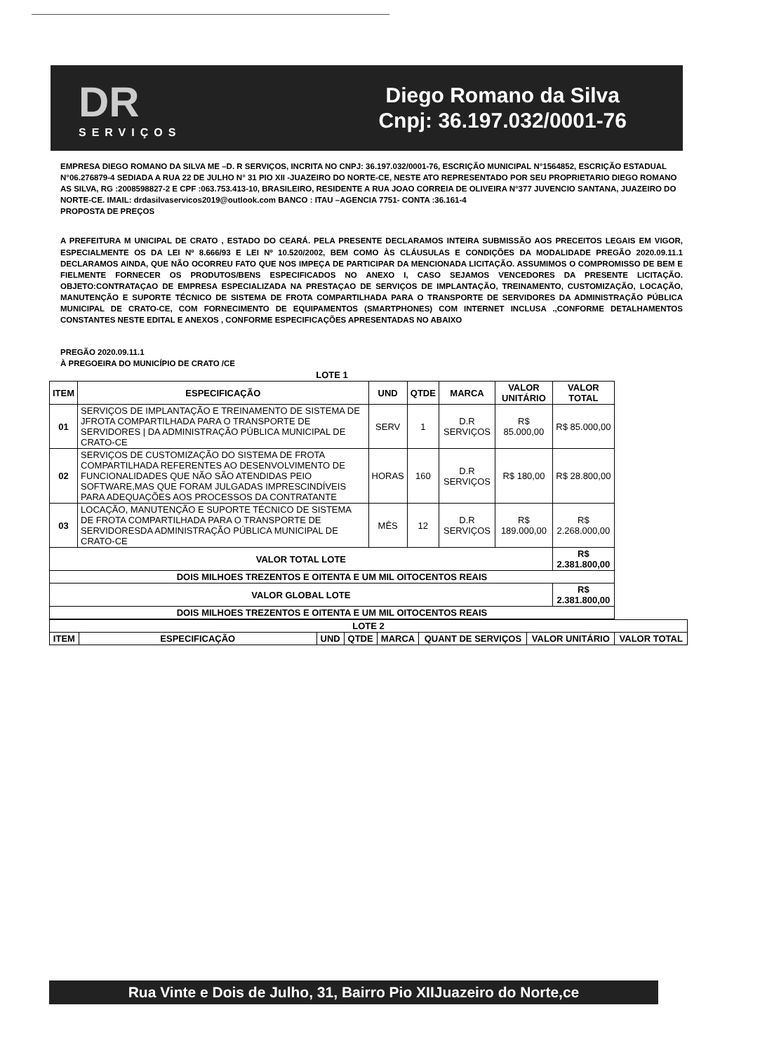DR
SERVIÇOS
Diego Romano da Silva
Cnpj: 36.197.032/0001-76
EMPRESA DIEGO ROMANO DA SILVA ME –D. R SERVIÇOS, INCRITA NO CNPJ: 36.197.032/0001-76, ESCRIÇÃO MUNICIPAL N°1564852, ESCRIÇÃO ESTADUAL N°06.276879-4 SEDIADA A RUA 22 DE JULHO N° 31 PIO XII -JUAZEIRO DO NORTE-CE, NESTE ATO REPRESENTADO POR SEU PROPRIETARIO DIEGO ROMANO AS SILVA, RG :2008598827-2 E CPF :063.753.413-10, BRASILEIRO, RESIDENTE A RUA JOAO CORREIA DE OLIVEIRA N°377 JUVENCIO SANTANA, JUAZEIRO DO NORTE-CE. IMAIL: drdasilvaservicos2019@outlook.com BANCO : ITAU –AGENCIA 7751- CONTA :36.161-4
PROPOSTA DE PREÇOS
A PREFEITURA M UNICIPAL DE CRATO , ESTADO DO CEARÁ. PELA PRESENTE DECLARAMOS INTEIRA SUBMISSÃO AOS PRECEITOS LEGAIS EM VIGOR, ESPECIALMENTE OS DA LEI Nº 8.666/93 E LEI Nº 10.520/2002, BEM COMO ÀS CLÁUSULAS E CONDIÇÕES DA MODALIDADE PREGÃO 2020.09.11.1 DECLARAMOS AINDA, QUE NÃO OCORREU FATO QUE NOS IMPEÇA DE PARTICIPAR DA MENCIONADA LICITAÇÃO. ASSUMIMOS O COMPROMISSO DE BEM E FIELMENTE FORNECER OS PRODUTOS/BENS ESPECIFICADOS NO ANEXO I, CASO SEJAMOS VENCEDORES DA PRESENTE LICITAÇÃO. OBJETO:CONTRATAÇAO DE EMPRESA ESPECIALIZADA NA PRESTAÇAO DE SERVIÇOS DE IMPLANTAÇÃO, TREINAMENTO, CUSTOMIZAÇÃO, LOCAÇÃO, MANUTENÇÃO E SUPORTE TÉCNICO DE SISTEMA DE FROTA COMPARTILHADA PARA O TRANSPORTE DE SERVIDORES DA ADMINISTRAÇÃO PÚBLICA MUNICIPAL DE CRATO-CE, COM FORNECIMENTO DE EQUIPAMENTOS (SMARTPHONES) COM INTERNET INCLUSA .,CONFORME DETALHAMENTOS CONSTANTES NESTE EDITAL E ANEXOS , CONFORME ESPECIFICAÇÕES APRESENTADAS NO ABAIXO
PREGÃO 2020.09.11.1
À PREGOEIRA DO MUNICÍPIO DE CRATO /CE
| LOTE 1 | | | | | | |
| --- | --- | --- | --- | --- | --- | --- |
| ITEM | ESPECIFICAÇÃO | UND | QTDE | MARCA | VALOR UNITÁRIO | VALOR TOTAL |
| 01 | SERVIÇOS DE IMPLANTAÇÃO E TREINAMENTO DE SISTEMA DE JFROTA COMPARTILHADA PARA O TRANSPORTE DE SERVIDORES / DA ADMINISTRAÇÃO PÚBLICA MUNICIPAL DE CRATO-CE | SERV | 1 | D.R SERVIÇOS | R$ 85.000,00 | R$ 85.000,00 |
| 02 | SERVIÇOS DE CUSTOMIZAÇÃO DO SISTEMA DE FROTA COMPARTILHADA REFERENTES AO DESENVOLVIMENTO DE FUNCIONALIDADES QUE NÃO SÃO ATENDIDAS PEIO SOFTWARE,MAS QUE FORAM JULGADAS IMPRESCINDÍVEIS PARA ADEQUAÇÕES AOS PROCESSOS DA CONTRATANTE | HORAS | 160 | D.R SERVIÇOS | R$ 180,00 | R$ 28.800,00 |
| 03 | LOCAÇÃO, MANUTENÇÃO E SUPORTE TÉCNICO DE SISTEMA DE FROTA COMPARTILHADA PARA O TRANSPORTE DE SERVIDORESDA ADMINISTRAÇÃO PÚBLICA MUNICIPAL DE CRATO-CE | MÊS | 12 | D.R SERVIÇOS | R$ 189.000,00 | R$ 2.268.000,00 |
| VALOR TOTAL LOTE | | | | | | R$ 2.381.800,00 |
| DOIS MILHOES TREZENTOS E OITENTA E UM MIL OITOCENTOS REAIS | | | | | | |
| VALOR GLOBAL LOTE | | | | | | R$ 2.381.800,00 |
| DOIS MILHOES TREZENTOS E OITENTA E UM MIL OITOCENTOS REAIS | | | | | | |
| LOTE 2 | | | | | | | |
| --- | --- | --- | --- | --- | --- | --- | --- |
| ITEM | ESPECIFICAÇÃO | UND | QTDE | MARCA | QUANT DE SERVIÇOS | VALOR UNITÁRIO | VALOR TOTAL |
Rua Vinte e Dois de Julho, 31, Bairro Pio XIIJuazeiro do Norte,ce